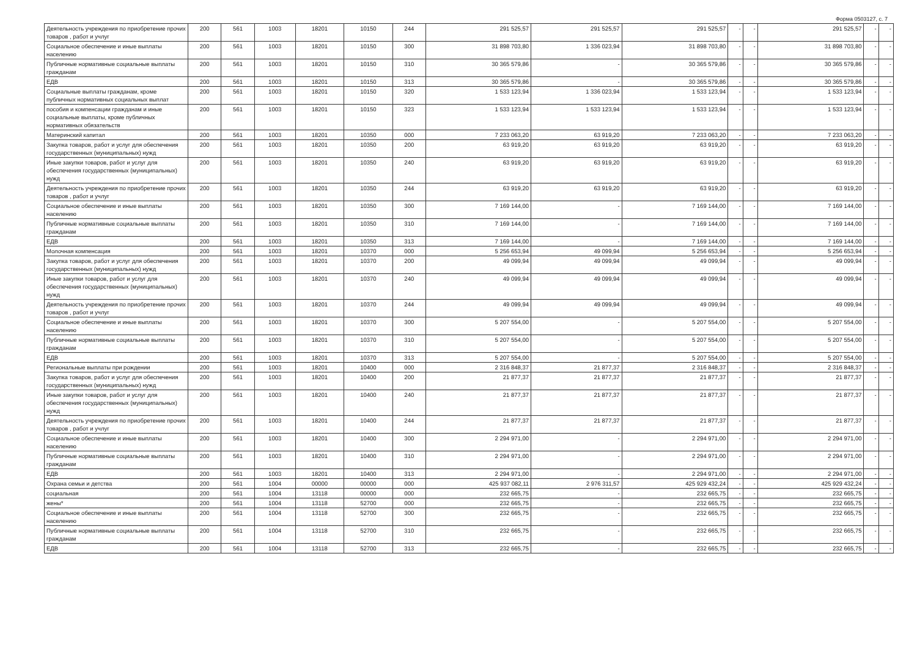Форма 0503127, с. 7
| Деятельность учреждения по приобретение прочих товаров , работ и учлуг | 200 | 561 | 1003 | 18201 | 10150 | 244 | 291 525,57 | 291 525,57 | 291 525,57 | - | - | 291 525,57 | - | - |
| Социальное обеспечение и иные выплаты населению | 200 | 561 | 1003 | 18201 | 10150 | 300 | 31 898 703,80 | 1 336 023,94 | 31 898 703,80 | - | - | 31 898 703,80 | - | - |
| Публичные нормативные социальные выплаты гражданам | 200 | 561 | 1003 | 18201 | 10150 | 310 | 30 365 579,86 | - | 30 365 579,86 | - | - | 30 365 579,86 | - | - |
| ЕДВ | 200 | 561 | 1003 | 18201 | 10150 | 313 | 30 365 579,86 | - | 30 365 579,86 | - | - | 30 365 579,86 | - | - |
| Социальные выплаты гражданам, кроме публичных нормативных социальных выплат | 200 | 561 | 1003 | 18201 | 10150 | 320 | 1 533 123,94 | 1 336 023,94 | 1 533 123,94 | - | - | 1 533 123,94 | - | - |
| пособия и компенсации гражданам и иные социальные выплаты, кроме публичных нормативных обязательств | 200 | 561 | 1003 | 18201 | 10150 | 323 | 1 533 123,94 | 1 533 123,94 | 1 533 123,94 | - | - | 1 533 123,94 | - | - |
| Материнский капитал | 200 | 561 | 1003 | 18201 | 10350 | 000 | 7 233 063,20 | 63 919,20 | 7 233 063,20 | - | - | 7 233 063,20 | - | - |
| Закупка товаров, работ и услуг для обеспечения государственных (муниципальных) нужд | 200 | 561 | 1003 | 18201 | 10350 | 200 | 63 919,20 | 63 919,20 | 63 919,20 | - | - | 63 919,20 | - | - |
| Иные закупки товаров, работ и услуг для обеспечения государственных (муниципальных) нужд | 200 | 561 | 1003 | 18201 | 10350 | 240 | 63 919,20 | 63 919,20 | 63 919,20 | - | - | 63 919,20 | - | - |
| Деятельность учреждения по приобретение прочих товаров , работ и учлуг | 200 | 561 | 1003 | 18201 | 10350 | 244 | 63 919,20 | 63 919,20 | 63 919,20 | - | - | 63 919,20 | - | - |
| Социальное обеспечение и иные выплаты населению | 200 | 561 | 1003 | 18201 | 10350 | 300 | 7 169 144,00 | - | 7 169 144,00 | - | - | 7 169 144,00 | - | - |
| Публичные нормативные социальные выплаты гражданам | 200 | 561 | 1003 | 18201 | 10350 | 310 | 7 169 144,00 | - | 7 169 144,00 | - | - | 7 169 144,00 | - | - |
| ЕДВ | 200 | 561 | 1003 | 18201 | 10350 | 313 | 7 169 144,00 | - | 7 169 144,00 | - | - | 7 169 144,00 | - | - |
| Молочная компенсация | 200 | 561 | 1003 | 18201 | 10370 | 000 | 5 256 653,94 | 49 099,94 | 5 256 653,94 | - | - | 5 256 653,94 | - | - |
| Закупка товаров, работ и услуг для обеспечения государственных (муниципальных) нужд | 200 | 561 | 1003 | 18201 | 10370 | 200 | 49 099,94 | 49 099,94 | 49 099,94 | - | - | 49 099,94 | - | - |
| Иные закупки товаров, работ и услуг для обеспечения государственных (муниципальных) нужд | 200 | 561 | 1003 | 18201 | 10370 | 240 | 49 099,94 | 49 099,94 | 49 099,94 | - | - | 49 099,94 | - | - |
| Деятельность учреждения по приобретение прочих товаров , работ и учлуг | 200 | 561 | 1003 | 18201 | 10370 | 244 | 49 099,94 | 49 099,94 | 49 099,94 | - | - | 49 099,94 | - | - |
| Социальное обеспечение и иные выплаты населению | 200 | 561 | 1003 | 18201 | 10370 | 300 | 5 207 554,00 | - | 5 207 554,00 | - | - | 5 207 554,00 | - | - |
| Публичные нормативные социальные выплаты гражданам | 200 | 561 | 1003 | 18201 | 10370 | 310 | 5 207 554,00 | - | 5 207 554,00 | - | - | 5 207 554,00 | - | - |
| ЕДВ | 200 | 561 | 1003 | 18201 | 10370 | 313 | 5 207 554,00 | - | 5 207 554,00 | - | - | 5 207 554,00 | - | - |
| Региональные выплаты при рождении | 200 | 561 | 1003 | 18201 | 10400 | 000 | 2 316 848,37 | 21 877,37 | 2 316 848,37 | - | - | 2 316 848,37 | - | - |
| Закупка товаров, работ и услуг для обеспечения государственных (муниципальных) нужд | 200 | 561 | 1003 | 18201 | 10400 | 200 | 21 877,37 | 21 877,37 | 21 877,37 | - | - | 21 877,37 | - | - |
| Иные закупки товаров, работ и услуг для обеспечения государственных (муниципальных) нужд | 200 | 561 | 1003 | 18201 | 10400 | 240 | 21 877,37 | 21 877,37 | 21 877,37 | - | - | 21 877,37 | - | - |
| Деятельность учреждения по приобретение прочих товаров , работ и учлуг | 200 | 561 | 1003 | 18201 | 10400 | 244 | 21 877,37 | 21 877,37 | 21 877,37 | - | - | 21 877,37 | - | - |
| Социальное обеспечение и иные выплаты населению | 200 | 561 | 1003 | 18201 | 10400 | 300 | 2 294 971,00 | - | 2 294 971,00 | - | - | 2 294 971,00 | - | - |
| Публичные нормативные социальные выплаты гражданам | 200 | 561 | 1003 | 18201 | 10400 | 310 | 2 294 971,00 | - | 2 294 971,00 | - | - | 2 294 971,00 | - | - |
| ЕДВ | 200 | 561 | 1003 | 18201 | 10400 | 313 | 2 294 971,00 | - | 2 294 971,00 | - | - | 2 294 971,00 | - | - |
| Охрана семьи и детства | 200 | 561 | 1004 | 00000 | 00000 | 000 | 425 937 082,11 | 2 976 311,57 | 425 929 432,24 | - | - | 425 929 432,24 | - | - |
| социальная | 200 | 561 | 1004 | 13118 | 00000 | 000 | 232 665,75 | - | 232 665,75 | - | - | 232 665,75 | - | - |
| жены* | 200 | 561 | 1004 | 13118 | 52700 | 000 | 232 665,75 | - | 232 665,75 | - | - | 232 665,75 | - | - |
| Социальное обеспечение и иные выплаты населению | 200 | 561 | 1004 | 13118 | 52700 | 300 | 232 665,75 | - | 232 665,75 | - | - | 232 665,75 | - | - |
| Публичные нормативные социальные выплаты гражданам | 200 | 561 | 1004 | 13118 | 52700 | 310 | 232 665,75 | - | 232 665,75 | - | - | 232 665,75 | - | - |
| ЕДВ | 200 | 561 | 1004 | 13118 | 52700 | 313 | 232 665,75 | - | 232 665,75 | - | - | 232 665,75 | - | - |